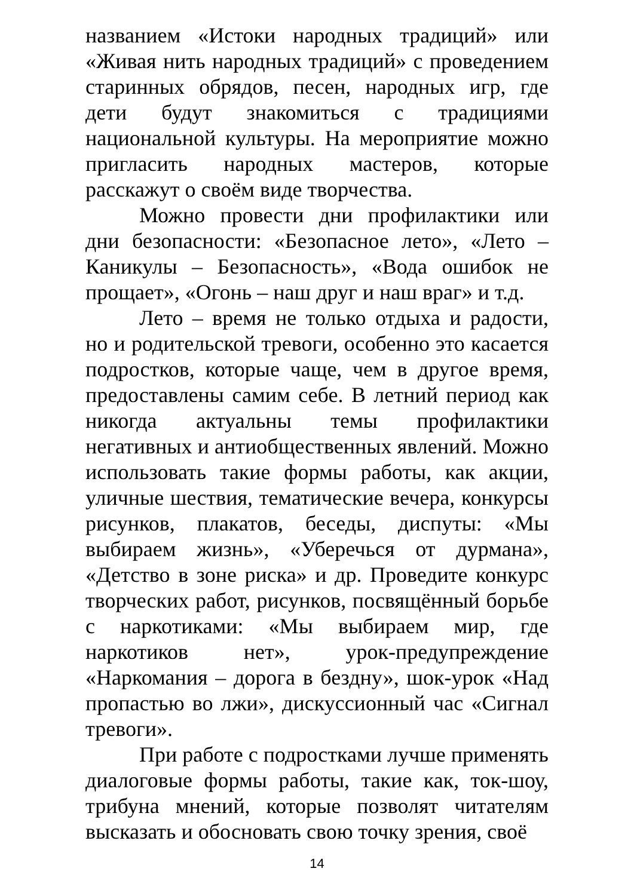названием «Истоки народных традиций» или «Живая нить народных традиций» с проведением старинных обрядов, песен, народных игр, где дети будут знакомиться с традициями национальной культуры. На мероприятие можно пригласить народных мастеров, которые расскажут о своём виде творчества.
Можно провести дни профилактики или дни безопасности: «Безопасное лето», «Лето – Каникулы – Безопасность», «Вода ошибок не прощает», «Огонь – наш друг и наш враг» и т.д.
Лето – время не только отдыха и радости, но и родительской тревоги, особенно это касается подростков, которые чаще, чем в другое время, предоставлены самим себе. В летний период как никогда актуальны темы профилактики негативных и антиобщественных явлений. Можно использовать такие формы работы, как акции, уличные шествия, тематические вечера, конкурсы рисунков, плакатов, беседы, диспуты: «Мы выбираем жизнь», «Уберечься от дурмана», «Детство в зоне риска» и др. Проведите конкурс творческих работ, рисунков, посвящённый борьбе с наркотиками: «Мы выбираем мир, где наркотиков нет», урок-предупреждение «Наркомания – дорога в бездну», шок-урок «Над пропастью во лжи», дискуссионный час «Сигнал тревоги».
При работе с подростками лучше применять диалоговые формы работы, такие как, ток-шоу, трибуна мнений, которые позволят читателям высказать и обосновать свою точку зрения, своё
14